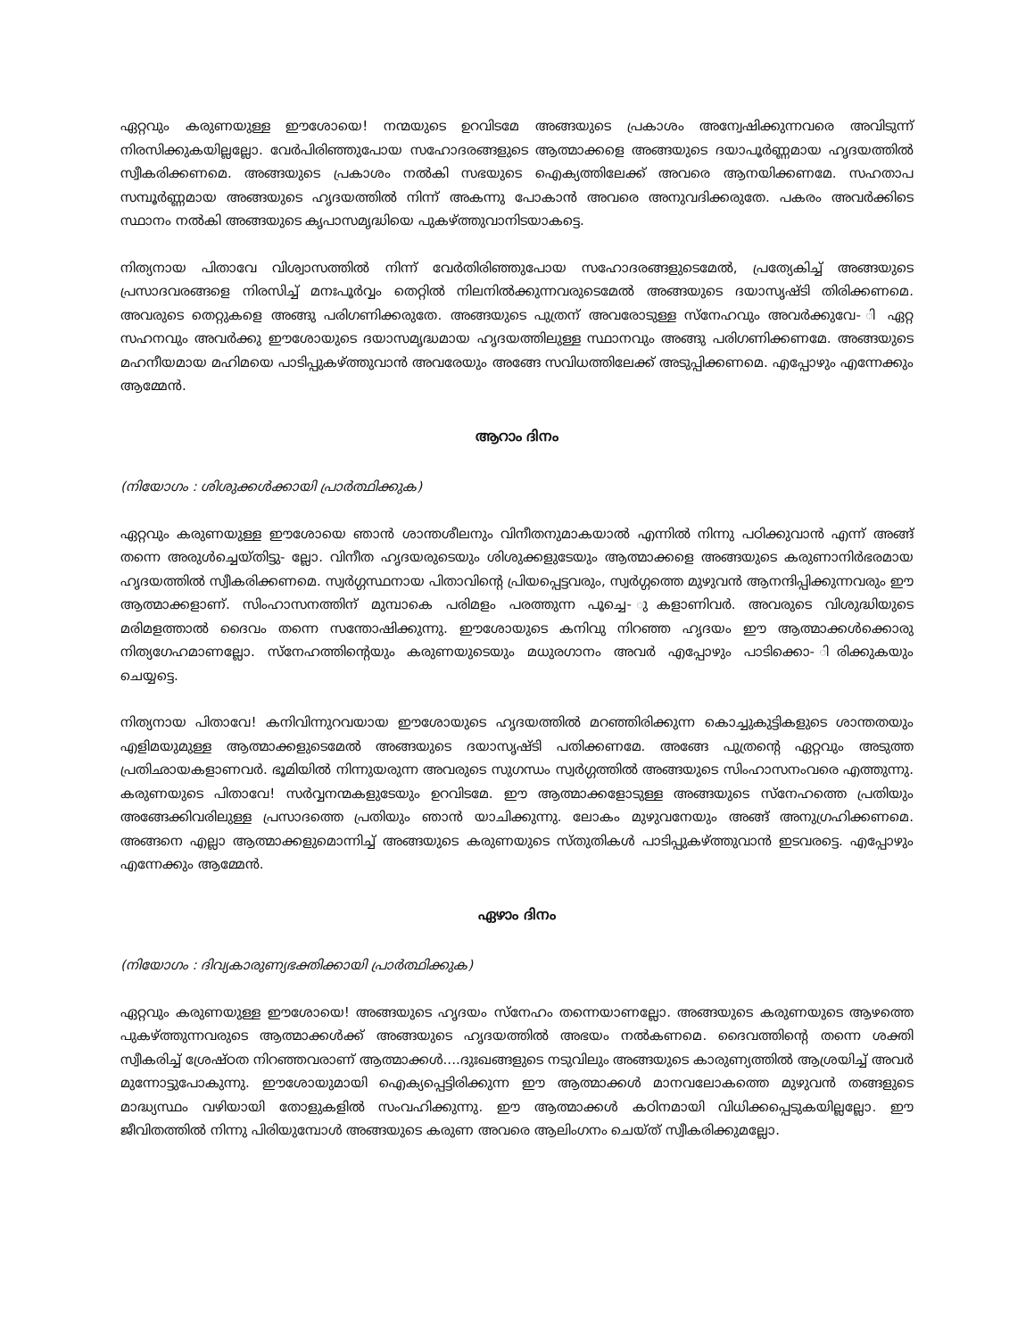ഏറ്റവും കരുണയുള്ള ഈശോയെ! നന്മയുടെ ഉറവിടമേ അങ്ങയുടെ പ്രകാശം അന്വേഷിക്കുന്നവരെ അവിടുന്ന് നിരസിക്കുകയില്ലല്ലോ. വേർപിരിഞ്ഞുപോയ സഹോദരങ്ങളുടെ ആത്മാക്കളെ അങ്ങയുടെ ദയാപൂർണ്ണമായ ഹൃദയത്തിൽ സ്വീകരിക്കണമെ. അങ്ങയുടെ പ്രകാശം നൽകി സഭയുടെ ഐക്യത്തിലേക്ക് അവരെ ആനയിക്കണമേ. സഹതാപ സമ്പൂർണ്ണമായ അങ്ങയുടെ ഹൃദയത്തിൽ നിന്ന് അകന്നു പോകാൻ അവരെ അനുവദിക്കരുതേ. പകരം അവർക്കിടെ സ്ഥാനം നൽകി അങ്ങയുടെ കൃപാസമൃദ്ധിയെ പുകഴ്ത്തുവാനിടയാകട്ടെ.
നിത്യനായ പിതാവേ വിശ്വാസത്തിൽ നിന്ന് വേർതിരിഞ്ഞുപോയ സഹോദരങ്ങളുടെമേൽ, പ്രത്യേകിച്ച് അങ്ങയുടെ പ്രസാദവരങ്ങളെ നിരസിച്ച് മനഃപൂർവ്വം തെറ്റിൽ നിലനിൽക്കുന്നവരുടെമേൽ അങ്ങയുടെ ദയാസൃഷ്ടി തിരിക്കണമെ. അവരുടെ തെറ്റുകളെ അങ്ങു പരിഗണിക്കരുതേ. അങ്ങയുടെ പുത്രന് അവരോടുള്ള സ്നേഹവും അവർക്കുവേ- ി ഏറ്റ സഹനവും അവർക്കു ഈശോയുടെ ദയാസമൃദ്ധമായ ഹൃദയത്തിലുള്ള സ്ഥാനവും അങ്ങു പരിഗണിക്കണമേ. അങ്ങയുടെ മഹനീയമായ മഹിമയെ പാടിപ്പുകഴ്ത്തുവാൻ അവരേയും അങ്ങേ സവിധത്തിലേക്ക് അടുപ്പിക്കണമെ. എപ്പോഴും എന്നേക്കും ആമ്മേൻ.
ആറാം ദിനം
(നിയോഗം : ശിശുക്കൾക്കായി പ്രാർത്ഥിക്കുക)
ഏറ്റവും കരുണയുള്ള ഈശോയെ ഞാൻ ശാന്തശീലനും വിനീതനുമാകയാൽ എന്നിൽ നിന്നു പഠിക്കുവാൻ എന്ന് അങ്ങ് തന്നെ അരുൾച്ചെയ്തിട്ടു- ല്ലോ. വിനീത ഹൃദയരുടെയും ശിശുക്കളുടേയും ആത്മാക്കളെ അങ്ങയുടെ കരുണാനിർഭരമായ ഹൃദയത്തിൽ സ്വീകരിക്കണമെ. സ്വർഗ്ഗസ്ഥനായ പിതാവിന്റെ പ്രിയപ്പെട്ടവരും, സ്വർഗ്ഗത്തെ മുഴുവൻ ആനന്ദിപ്പിക്കുന്നവരും ഈ ആത്മാക്കളാണ്. സിംഹാസനത്തിന് മുമ്പാകെ പരിമളം പരത്തുന്ന പൂച്ചെ- ുകളാണിവർ. അവരുടെ വിശുദ്ധിയുടെ മരിമളത്താൽ ദൈവം തന്നെ സന്തോഷിക്കുന്നു. ഈശോയുടെ കനിവു നിറഞ്ഞ ഹൃദയം ഈ ആത്മാക്കൾക്കൊരു നിത്യഗേഹമാണല്ലോ. സ്നേഹത്തിന്റെയും കരുണയുടെയും മധുരഗാനം അവർ എപ്പോഴും പാടിക്കൊ- ിരിക്കുകയും ചെയ്യട്ടെ.
നിത്യനായ പിതാവേ! കനിവിന്നുറവയായ ഈശോയുടെ ഹൃദയത്തിൽ മറഞ്ഞിരിക്കുന്ന കൊച്ചുകുട്ടികളുടെ ശാന്തതയും എളിമയുമുള്ള ആത്മാക്കളുടെമേൽ അങ്ങയുടെ ദയാസൃഷ്ടി പതിക്കണമേ. അങ്ങേ പുത്രന്റെ ഏറ്റവും അടുത്ത പ്രതിഛായകളാണവർ. ഭൂമിയിൽ നിന്നുയരുന്ന അവരുടെ സുഗന്ധം സ്വർഗ്ഗത്തിൽ അങ്ങയുടെ സിംഹാസനംവരെ എത്തുന്നു. കരുണയുടെ പിതാവേ! സർവ്വനന്മകളുടേയും ഉറവിടമേ. ഈ ആത്മാക്കളോടുള്ള അങ്ങയുടെ സ്നേഹത്തെ പ്രതിയും അങ്ങേക്കിവരിലുള്ള പ്രസാദത്തെ പ്രതിയും ഞാൻ യാചിക്കുന്നു. ലോകം മുഴുവനേയും അങ്ങ് അനുഗ്രഹിക്കണമെ. അങ്ങനെ എല്ലാ ആത്മാക്കളുമൊന്നിച്ച് അങ്ങയുടെ കരുണയുടെ സ്തുതികൾ പാടിപ്പുകഴ്ത്തുവാൻ ഇടവരട്ടെ. എപ്പോഴും എന്നേക്കും ആമ്മേൻ.
ഏഴാം ദിനം
(നിയോഗം : ദിവ്യകാരുണ്യഭക്തിക്കായി പ്രാർത്ഥിക്കുക)
ഏറ്റവും കരുണയുള്ള ഈശോയെ! അങ്ങയുടെ ഹൃദയം സ്നേഹം തന്നെയാണല്ലോ. അങ്ങയുടെ കരുണയുടെ ആഴത്തെ പുകഴ്ത്തുന്നവരുടെ ആത്മാക്കൾക്ക് അങ്ങയുടെ ഹൃദയത്തിൽ അഭയം നൽകണമെ. ദൈവത്തിന്റെ തന്നെ ശക്തി സ്വീകരിച്ച് ശ്രേഷ്ഠത നിറഞ്ഞവരാണ് ആത്മാക്കൾ....ദുഃഖങ്ങളുടെ നടുവിലും അങ്ങയുടെ കാരുണ്യത്തിൽ ആശ്രയിച്ച് അവർ മുന്നോട്ടുപോകുന്നു. ഈശോയുമായി ഐക്യപ്പെട്ടിരിക്കുന്ന ഈ ആത്മാക്കൾ മാനവലോകത്തെ മുഴുവൻ തങ്ങളുടെ മാദ്ധ്യസ്ഥം വഴിയായി തോളുകളിൽ സംവഹിക്കുന്നു. ഈ ആത്മാക്കൾ കഠിനമായി വിധിക്കപ്പെടുകയില്ലല്ലോ. ഈ ജീവിതത്തിൽ നിന്നു പിരിയുമ്പോൾ അങ്ങയുടെ കരുണ അവരെ ആലിംഗനം ചെയ്ത് സ്വീകരിക്കുമല്ലോ.